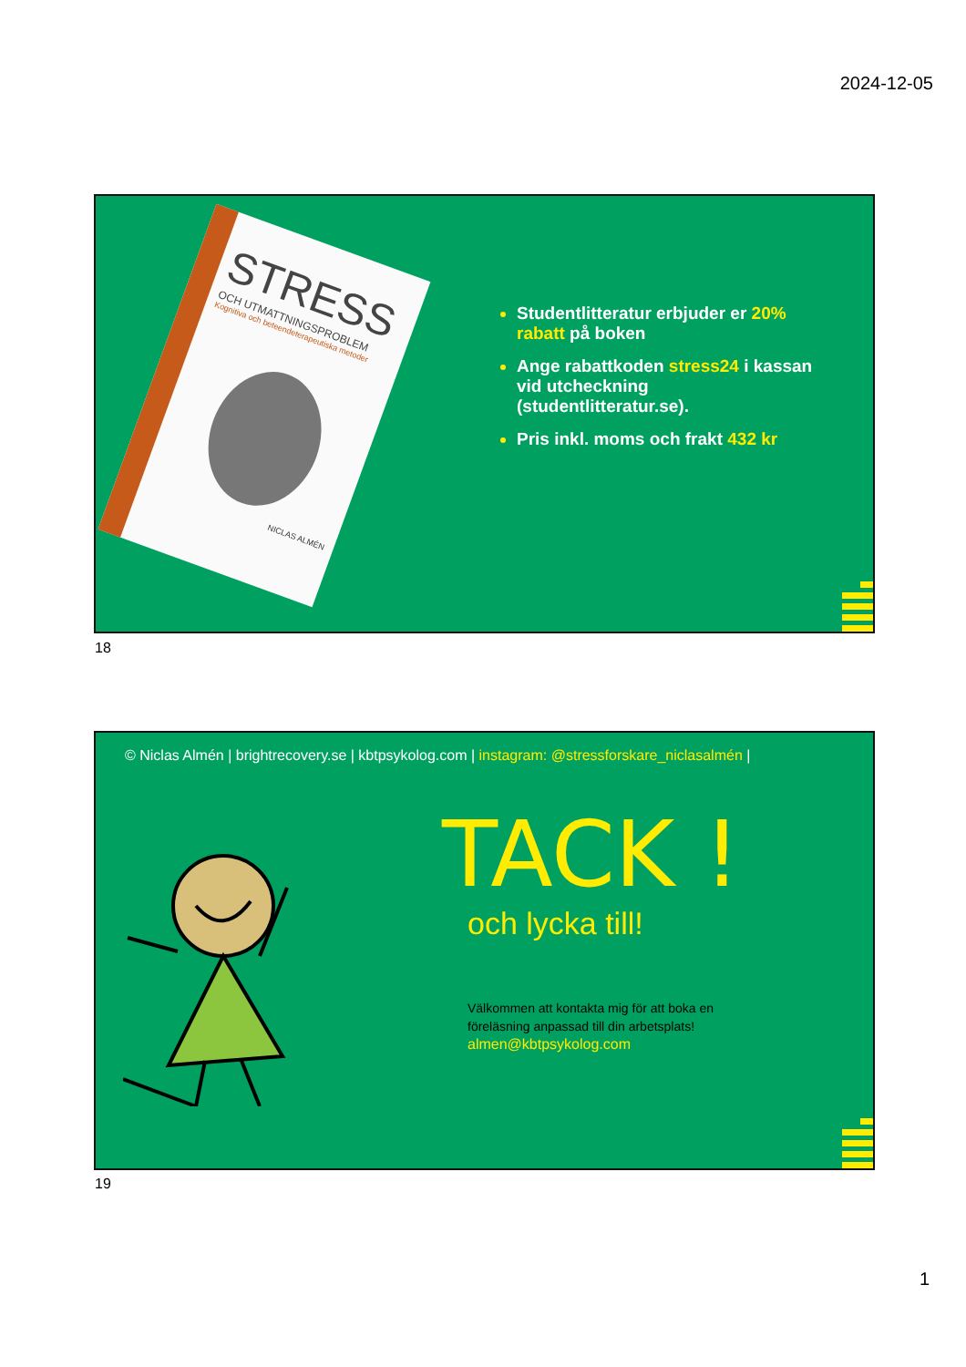2024-12-05
STRESS
OCH UTMATTNINGSPROBLEM
Kognitiva och beteendeterapeutiska metoder
NICLAS ALMÉN
Studentlitteratur erbjuder er 20% rabatt på boken
Ange rabattkoden stress24 i kassan vid utcheckning (studentlitteratur.se).
Pris inkl. moms och frakt 432 kr
18
© Niclas Almén | brightrecovery.se | kbtpsykolog.com | instagram: @stressforskare_niclasalmén |
TACK !
och lycka till!
Välkommen att kontakta mig för att boka en föreläsning anpassad till din arbetsplats!
almen@kbtpsykolog.com
19
1